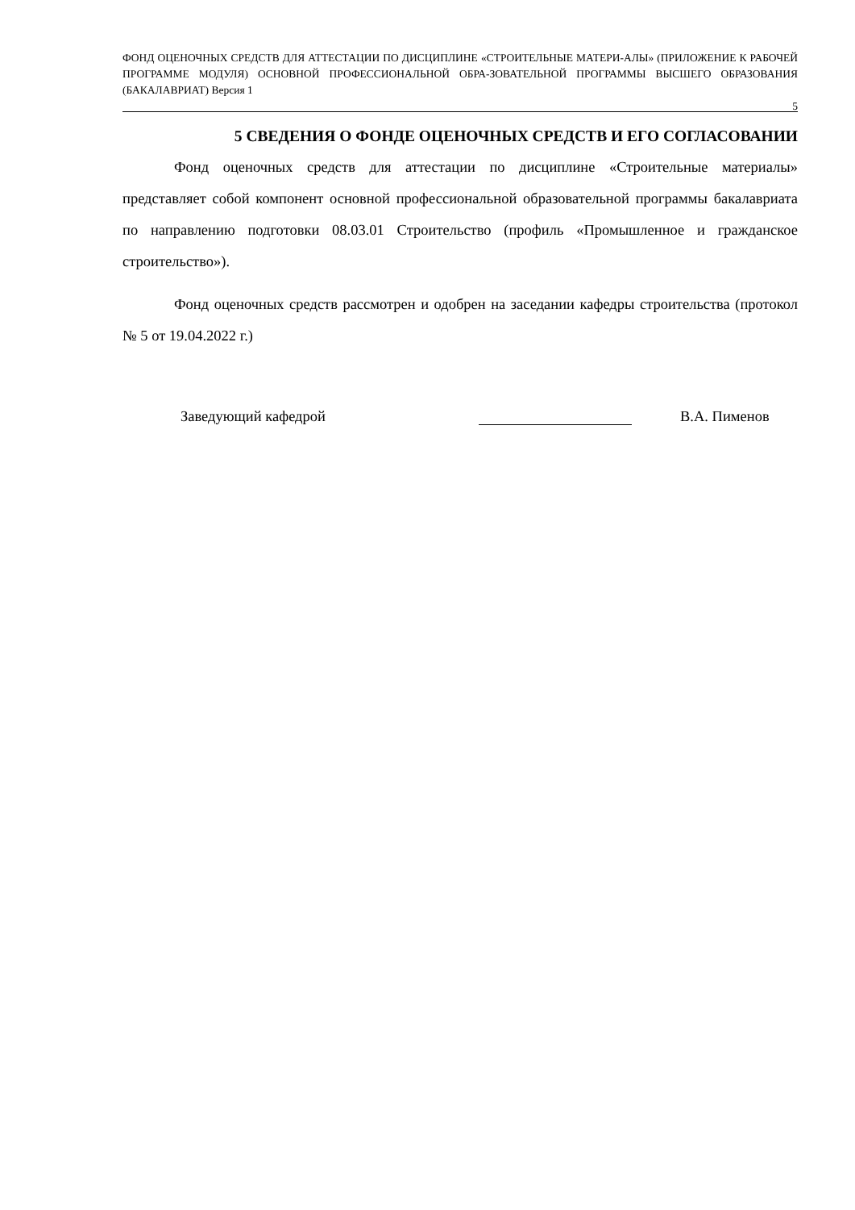ФОНД ОЦЕНОЧНЫХ СРЕДСТВ ДЛЯ АТТЕСТАЦИИ ПО ДИСЦИПЛИНЕ «СТРОИТЕЛЬНЫЕ МАТЕРИ-АЛЫ» (ПРИЛОЖЕНИЕ К РАБОЧЕЙ ПРОГРАММЕ МОДУЛЯ) ОСНОВНОЙ ПРОФЕССИОНАЛЬНОЙ ОБРА-ЗОВАТЕЛЬНОЙ ПРОГРАММЫ ВЫСШЕГО ОБРАЗОВАНИЯ (БАКАЛАВРИАТ) Версия 1
5
5 СВЕДЕНИЯ О ФОНДЕ ОЦЕНОЧНЫХ СРЕДСТВ И ЕГО СОГЛАСОВАНИИ
Фонд оценочных средств для аттестации по дисциплине «Строительные материалы» представляет собой компонент основной профессиональной образовательной программы бакалавриата по направлению подготовки 08.03.01 Строительство (профиль «Промышленное и гражданское строительство»).
Фонд оценочных средств рассмотрен и одобрен на заседании кафедры строительства (протокол № 5 от 19.04.2022 г.)
Заведующий кафедрой
В.А. Пименов